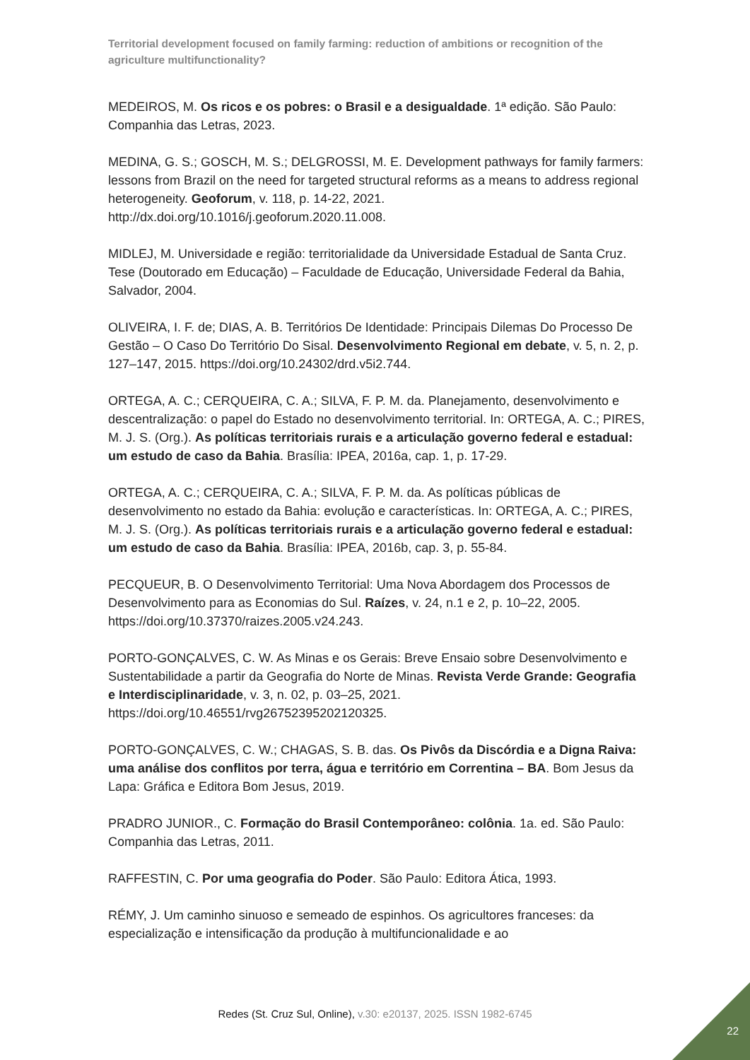Territorial development focused on family farming: reduction of ambitions or recognition of the agriculture multifunctionality?
MEDEIROS, M. Os ricos e os pobres: o Brasil e a desigualdade. 1ª edição. São Paulo: Companhia das Letras, 2023.
MEDINA, G. S.; GOSCH, M. S.; DELGROSSI, M. E. Development pathways for family farmers: lessons from Brazil on the need for targeted structural reforms as a means to address regional heterogeneity. Geoforum, v. 118, p. 14-22, 2021. http://dx.doi.org/10.1016/j.geoforum.2020.11.008.
MIDLEJ, M. Universidade e região: territorialidade da Universidade Estadual de Santa Cruz. Tese (Doutorado em Educação) – Faculdade de Educação, Universidade Federal da Bahia, Salvador, 2004.
OLIVEIRA, I. F. de; DIAS, A. B. Territórios De Identidade: Principais Dilemas Do Processo De Gestão – O Caso Do Território Do Sisal. Desenvolvimento Regional em debate, v. 5, n. 2, p. 127–147, 2015. https://doi.org/10.24302/drd.v5i2.744.
ORTEGA, A. C.; CERQUEIRA, C. A.; SILVA, F. P. M. da. Planejamento, desenvolvimento e descentralização: o papel do Estado no desenvolvimento territorial. In: ORTEGA, A. C.; PIRES, M. J. S. (Org.). As políticas territoriais rurais e a articulação governo federal e estadual: um estudo de caso da Bahia. Brasília: IPEA, 2016a, cap. 1, p. 17-29.
ORTEGA, A. C.; CERQUEIRA, C. A.; SILVA, F. P. M. da. As políticas públicas de desenvolvimento no estado da Bahia: evolução e características. In: ORTEGA, A. C.; PIRES, M. J. S. (Org.). As políticas territoriais rurais e a articulação governo federal e estadual: um estudo de caso da Bahia. Brasília: IPEA, 2016b, cap. 3, p. 55-84.
PECQUEUR, B. O Desenvolvimento Territorial: Uma Nova Abordagem dos Processos de Desenvolvimento para as Economias do Sul. Raízes, v. 24, n.1 e 2, p. 10–22, 2005. https://doi.org/10.37370/raizes.2005.v24.243.
PORTO-GONÇALVES, C. W. As Minas e os Gerais: Breve Ensaio sobre Desenvolvimento e Sustentabilidade a partir da Geografia do Norte de Minas. Revista Verde Grande: Geografia e Interdisciplinaridade, v. 3, n. 02, p. 03–25, 2021. https://doi.org/10.46551/rvg26752395202120325.
PORTO-GONÇALVES, C. W.; CHAGAS, S. B. das. Os Pivôs da Discórdia e a Digna Raiva: uma análise dos conflitos por terra, água e território em Correntina – BA. Bom Jesus da Lapa: Gráfica e Editora Bom Jesus, 2019.
PRADRO JUNIOR., C. Formação do Brasil Contemporâneo: colônia. 1a. ed. São Paulo: Companhia das Letras, 2011.
RAFFESTIN, C. Por uma geografia do Poder. São Paulo: Editora Ática, 1993.
RÉMY, J. Um caminho sinuoso e semeado de espinhos. Os agricultores franceses: da especialização e intensificação da produção à multifuncionalidade e ao
Redes (St. Cruz Sul, Online), v.30: e20137, 2025. ISSN 1982-6745
22